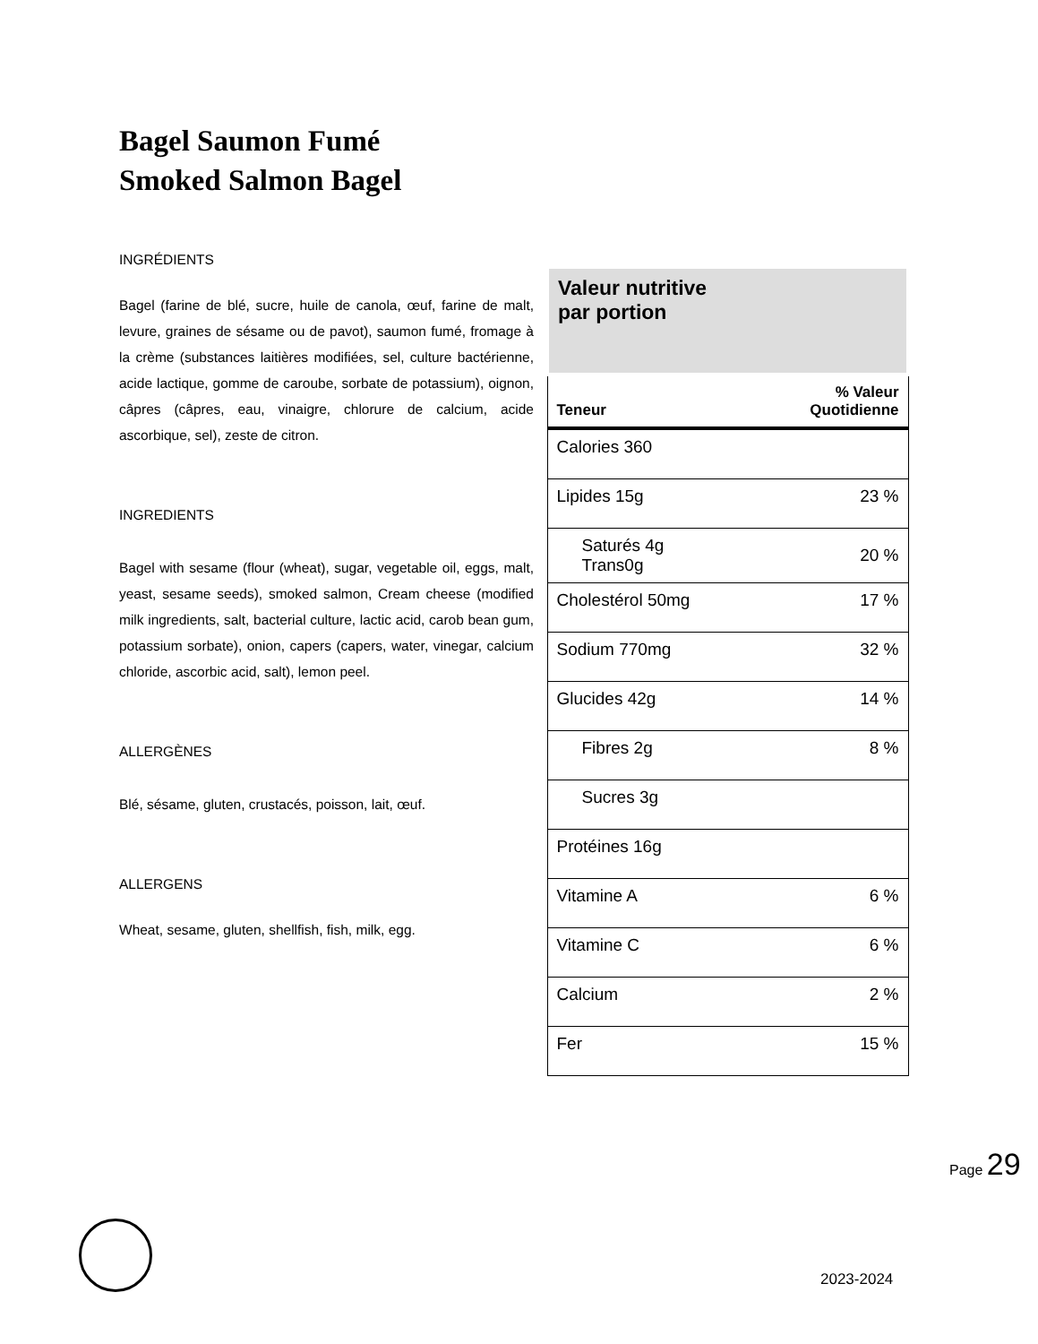Bagel Saumon Fumé
Smoked Salmon Bagel
INGRÉDIENTS
Bagel (farine de blé, sucre, huile de canola, œuf, farine de malt, levure, graines de sésame ou de pavot), saumon fumé, fromage à la crème (substances laitières modifiées, sel, culture bactérienne, acide lactique, gomme de caroube, sorbate de potassium), oignon, câpres (câpres, eau, vinaigre, chlorure de calcium, acide ascorbique, sel), zeste de citron.
INGREDIENTS
Bagel with sesame (flour (wheat), sugar, vegetable oil, eggs, malt, yeast, sesame seeds), smoked salmon, Cream cheese (modified milk ingredients, salt, bacterial culture, lactic acid, carob bean gum, potassium sorbate), onion, capers (capers, water, vinegar, calcium chloride, ascorbic acid, salt), lemon peel.
ALLERGÈNES
Blé, sésame, gluten, crustacés, poisson, lait, œuf.
ALLERGENS
Wheat, sesame, gluten, shellfish, fish, milk, egg.
| Valeur nutritive par portion | |
| Teneur | % Valeur Quotidienne |
| Calories 360 | |
| Lipides 15g | 23 % |
| Saturés 4g Trans0g | 20 % |
| Cholestérol 50mg | 17 % |
| Sodium 770mg | 32 % |
| Glucides 42g | 14 % |
| Fibres 2g | 8 % |
| Sucres 3g | |
| Protéines 16g | |
| Vitamine A | 6 % |
| Vitamine C | 6 % |
| Calcium | 2 % |
| Fer | 15 % |
Page 29
2023-2024